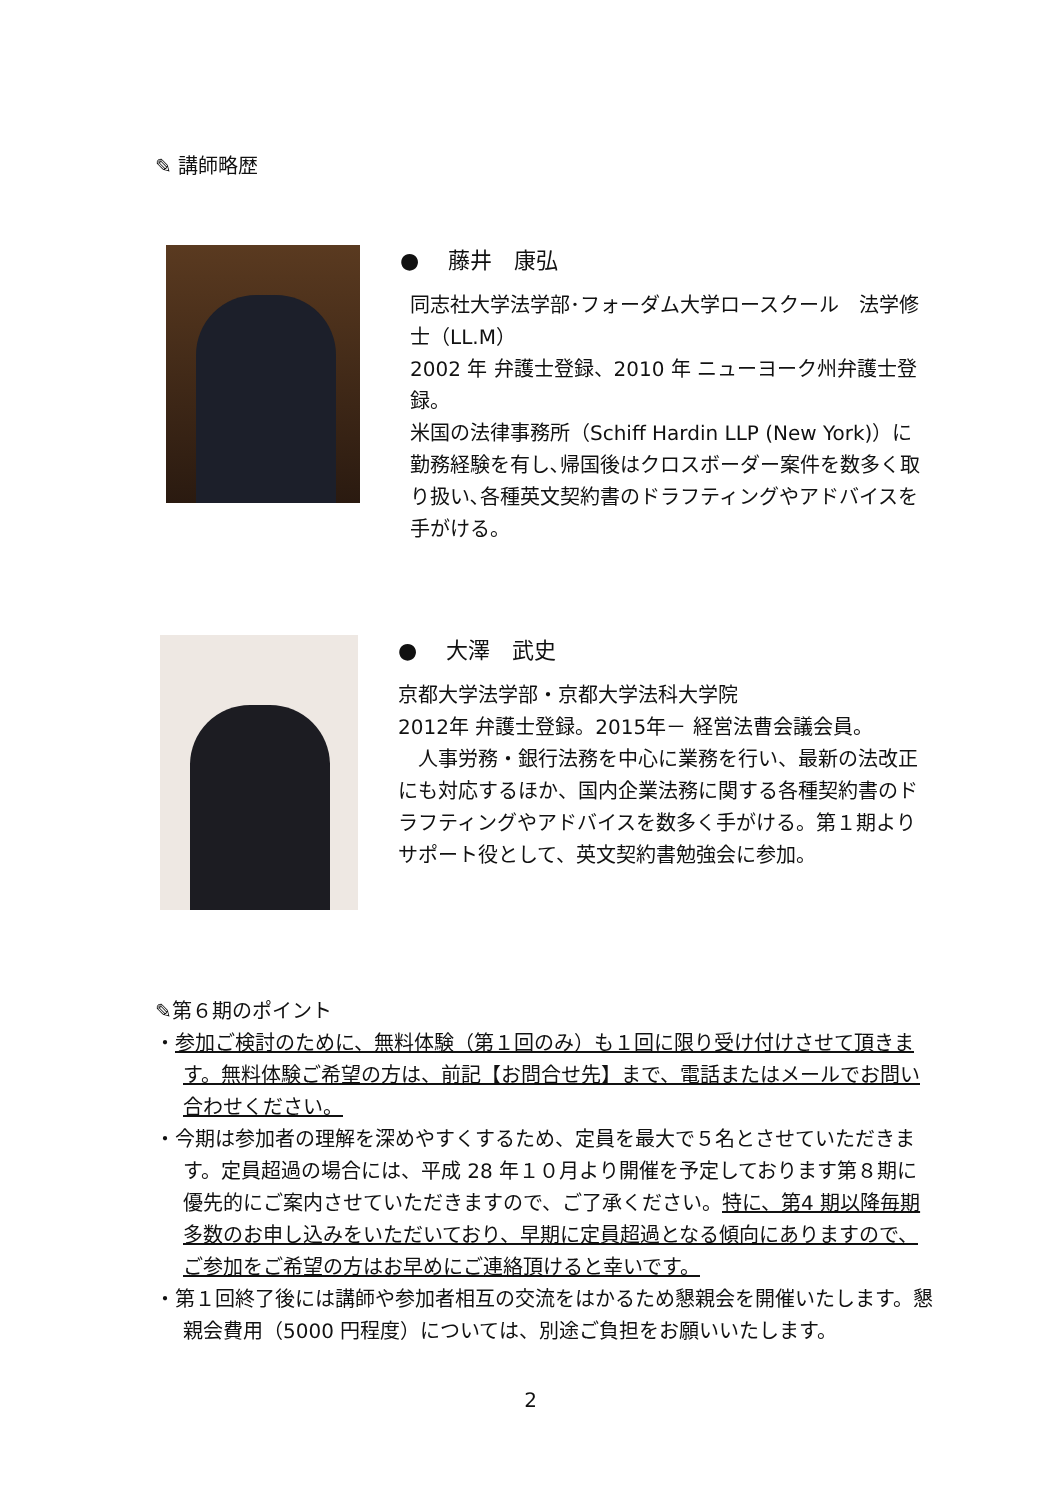✎ 講師略歴
●　 藤井　康弘
同志社大学法学部･フォーダム大学ロースクール　法学修士（LL.M）
2002 年 弁護士登録、2010 年 ニューヨーク州弁護士登録。
米国の法律事務所（Schiff Hardin LLP (New York)）に勤務経験を有し､帰国後はクロスボーダー案件を数多く取り扱い､各種英文契約書のドラフティングやアドバイスを手がける。
●　 大澤　武史
京都大学法学部・京都大学法科大学院
2012年 弁護士登録。2015年－ 経営法曹会議会員。
　人事労務・銀行法務を中心に業務を行い、最新の法改正にも対応するほか、国内企業法務に関する各種契約書のドラフティングやアドバイスを数多く手がける。第１期よりサポート役として、英文契約書勉強会に参加。
✎第６期のポイント
・参加ご検討のために、無料体験（第１回のみ）も１回に限り受け付けさせて頂きます。無料体験ご希望の方は、前記【お問合せ先】まで、電話またはメールでお問い合わせください。
・今期は参加者の理解を深めやすくするため、定員を最大で５名とさせていただきます。定員超過の場合には、平成 28 年１０月より開催を予定しております第８期に優先的にご案内させていただきますので、ご了承ください。特に、第4 期以降毎期多数のお申し込みをいただいており、早期に定員超過となる傾向にありますので、ご参加をご希望の方はお早めにご連絡頂けると幸いです。
・第１回終了後には講師や参加者相互の交流をはかるため懇親会を開催いたします。懇親会費用（5000 円程度）については、別途ご負担をお願いいたします。
2